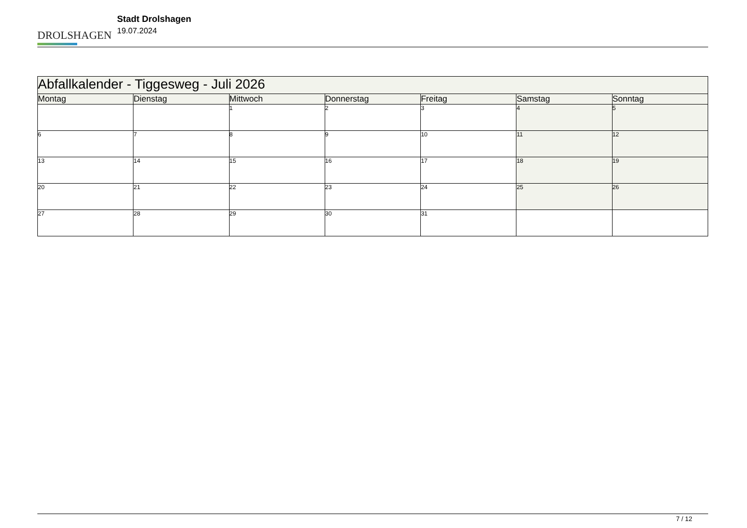DROLSHAGEN
Stadt Drolshagen
19.07.2024
| Abfallkalender - Tiggesweg - Juli 2026 | | | | | | |
| --- | --- | --- | --- | --- | --- | --- |
| Montag | Dienstag | Mittwoch | Donnerstag | Freitag | Samstag | Sonntag |
| | | 1 | 2 | 3 | 4 | 5 |
| 6 | 7 | 8 | 9 | 10 | 11 | 12 |
| 13 | 14 | 15 | 16 | 17 | 18 | 19 |
| 20 | 21 | 22 | 23 | 24 | 25 | 26 |
| 27 | 28 | 29 | 30 | 31 | | |
7 / 12